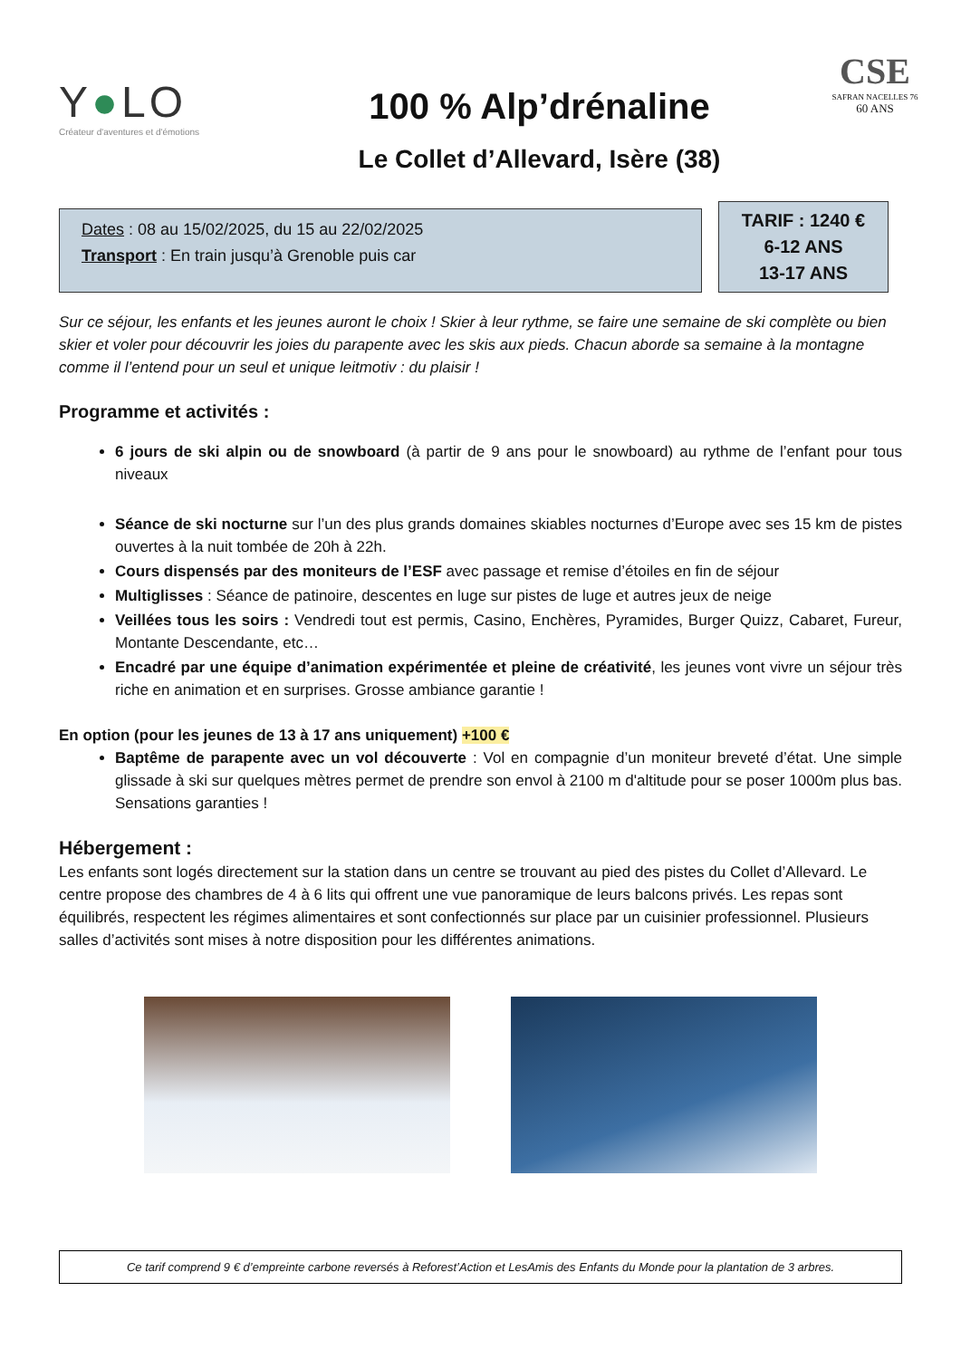Y●LO
Créateur d'aventures et d'émotions
100 % Alp’drénaline
Le Collet d’Allevard, Isère (38)
CSE
SAFRAN NACELLES 76
60 ANS
Dates : 08 au 15/02/2025, du 15 au 22/02/2025
Transport : En train jusqu’à Grenoble puis car
TARIF : 1240 €
6-12 ANS
13-17 ANS
Sur ce séjour, les enfants et les jeunes auront le choix ! Skier à leur rythme, se faire une semaine de ski complète ou bien skier et voler pour découvrir les joies du parapente avec les skis aux pieds. Chacun aborde sa semaine à la montagne comme il l’entend pour un seul et unique leitmotiv : du plaisir !
Programme et activités :
6 jours de ski alpin ou de snowboard (à partir de 9 ans pour le snowboard) au rythme de l’enfant pour tous niveaux
Séance de ski nocturne sur l’un des plus grands domaines skiables nocturnes d’Europe avec ses 15 km de pistes ouvertes à la nuit tombée de 20h à 22h.
Cours dispensés par des moniteurs de l’ESF avec passage et remise d’étoiles en fin de séjour
Multiglisses : Séance de patinoire, descentes en luge sur pistes de luge et autres jeux de neige
Veillées tous les soirs : Vendredi tout est permis, Casino, Enchères, Pyramides, Burger Quizz, Cabaret, Fureur, Montante Descendante, etc…
Encadré par une équipe d’animation expérimentée et pleine de créativité, les jeunes vont vivre un séjour très riche en animation et en surprises. Grosse ambiance garantie !
En option (pour les jeunes de 13 à 17 ans uniquement) +100 €
Baptême de parapente avec un vol découverte : Vol en compagnie d’un moniteur breveté d’état. Une simple glissade à ski sur quelques mètres permet de prendre son envol à 2100 m d'altitude pour se poser 1000m plus bas. Sensations garanties !
Hébergement :
Les enfants sont logés directement sur la station dans un centre se trouvant au pied des pistes du Collet d’Allevard. Le centre propose des chambres de 4 à 6 lits qui offrent une vue panoramique de leurs balcons privés. Les repas sont équilibrés, respectent les régimes alimentaires et sont confectionnés sur place par un cuisinier professionnel. Plusieurs salles d’activités sont mises à notre disposition pour les différentes animations.
Ce tarif comprend 9 € d’empreinte carbone reversés à Reforest’Action et LesAmis des Enfants du Monde pour la plantation de 3 arbres.